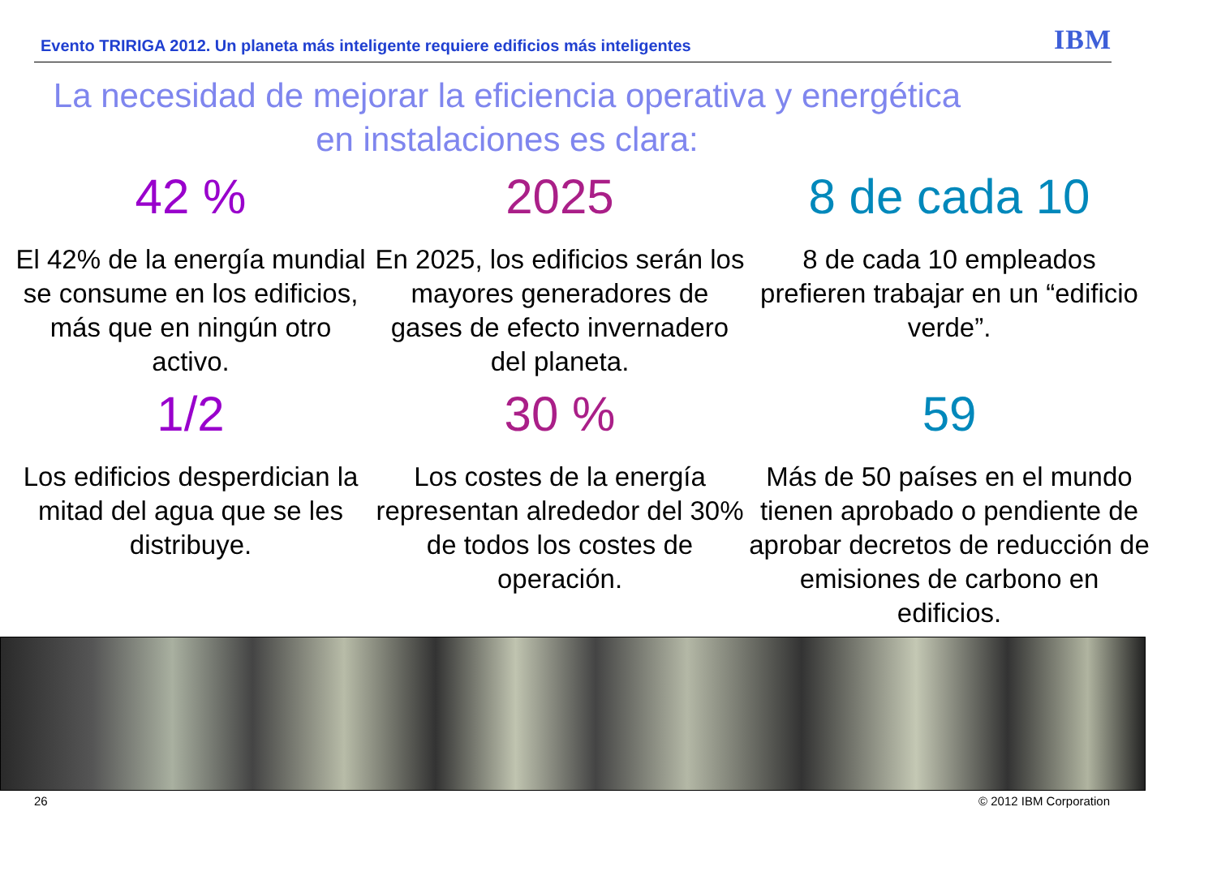Evento TRIRIGA 2012. Un planeta más inteligente requiere edificios más inteligentes IBM
La necesidad de mejorar la eficiencia operativa y energética
en instalaciones es clara:
42 %
El 42% de la energía mundial se consume en los edificios, más que en ningún otro activo.
2025
En 2025, los edificios serán los mayores generadores de gases de efecto invernadero del planeta.
8 de cada 10
8 de cada 10 empleados prefieren trabajar en un “edificio verde”.
1/2
Los edificios desperdician la mitad del agua que se les distribuye.
30 %
Los costes de la energía representan alrededor del 30% de todos los costes de operación.
59
Más de 50 países en el mundo tienen aprobado o pendiente de aprobar decretos de reducción de emisiones de carbono en edificios.
26 © 2012 IBM Corporation